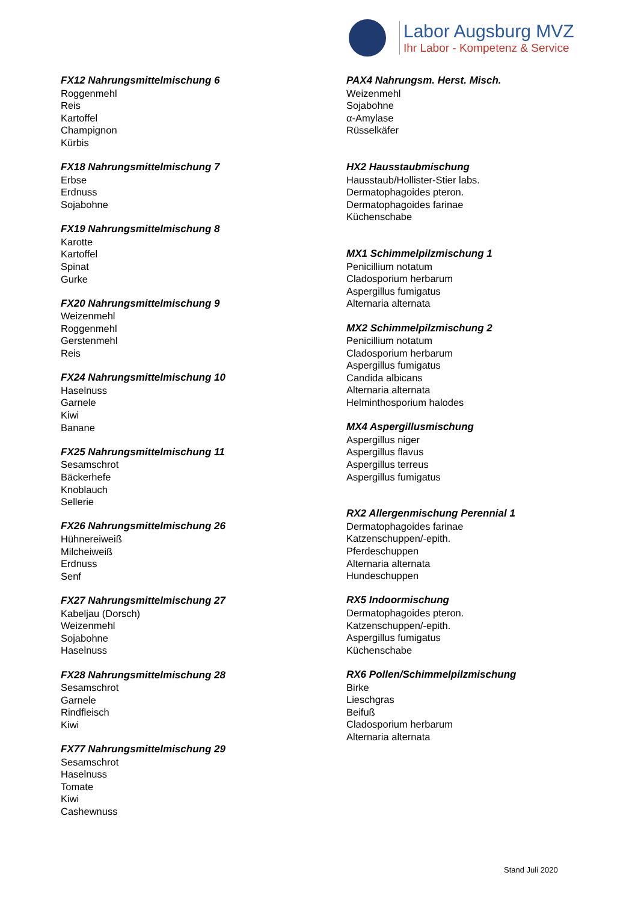Labor Augsburg MVZ
Ihr Labor - Kompetenz & Service
FX12 Nahrungsmittelmischung 6
Roggenmehl
Reis
Kartoffel
Champignon
Kürbis
FX18 Nahrungsmittelmischung 7
Erbse
Erdnuss
Sojabohne
FX19 Nahrungsmittelmischung 8
Karotte
Kartoffel
Spinat
Gurke
FX20 Nahrungsmittelmischung 9
Weizenmehl
Roggenmehl
Gerstenmehl
Reis
FX24 Nahrungsmittelmischung 10
Haselnuss
Garnele
Kiwi
Banane
FX25 Nahrungsmittelmischung 11
Sesamschrot
Bäckerhefe
Knoblauch
Sellerie
FX26 Nahrungsmittelmischung 26
Hühnereiweiß
Milcheiweiß
Erdnuss
Senf
FX27 Nahrungsmittelmischung 27
Kabeljau (Dorsch)
Weizenmehl
Sojabohne
Haselnuss
FX28 Nahrungsmittelmischung 28
Sesamschrot
Garnele
Rindfleisch
Kiwi
FX77 Nahrungsmittelmischung 29
Sesamschrot
Haselnuss
Tomate
Kiwi
Cashewnuss
PAX4 Nahrungsm. Herst. Misch.
Weizenmehl
Sojabohne
α-Amylase
Rüsselkäfer
HX2 Hausstaubmischung
Hausstaub/Hollister-Stier labs.
Dermatophagoides pteron.
Dermatophagoides farinae
Küchenschabe
MX1 Schimmelpilzmischung 1
Penicillium notatum
Cladosporium herbarum
Aspergillus fumigatus
Alternaria alternata
MX2 Schimmelpilzmischung 2
Penicillium notatum
Cladosporium herbarum
Aspergillus fumigatus
Candida albicans
Alternaria alternata
Helminthosporium halodes
MX4 Aspergillusmischung
Aspergillus niger
Aspergillus flavus
Aspergillus terreus
Aspergillus fumigatus
RX2 Allergenmischung Perennial 1
Dermatophagoides farinae
Katzenschuppen/-epith.
Pferdeschuppen
Alternaria alternata
Hundeschuppen
RX5 Indoormischung
Dermatophagoides pteron.
Katzenschuppen/-epith.
Aspergillus fumigatus
Küchenschabe
RX6 Pollen/Schimmelpilzmischung
Birke
Lieschgras
Beifuß
Cladosporium herbarum
Alternaria alternata
Stand Juli 2020